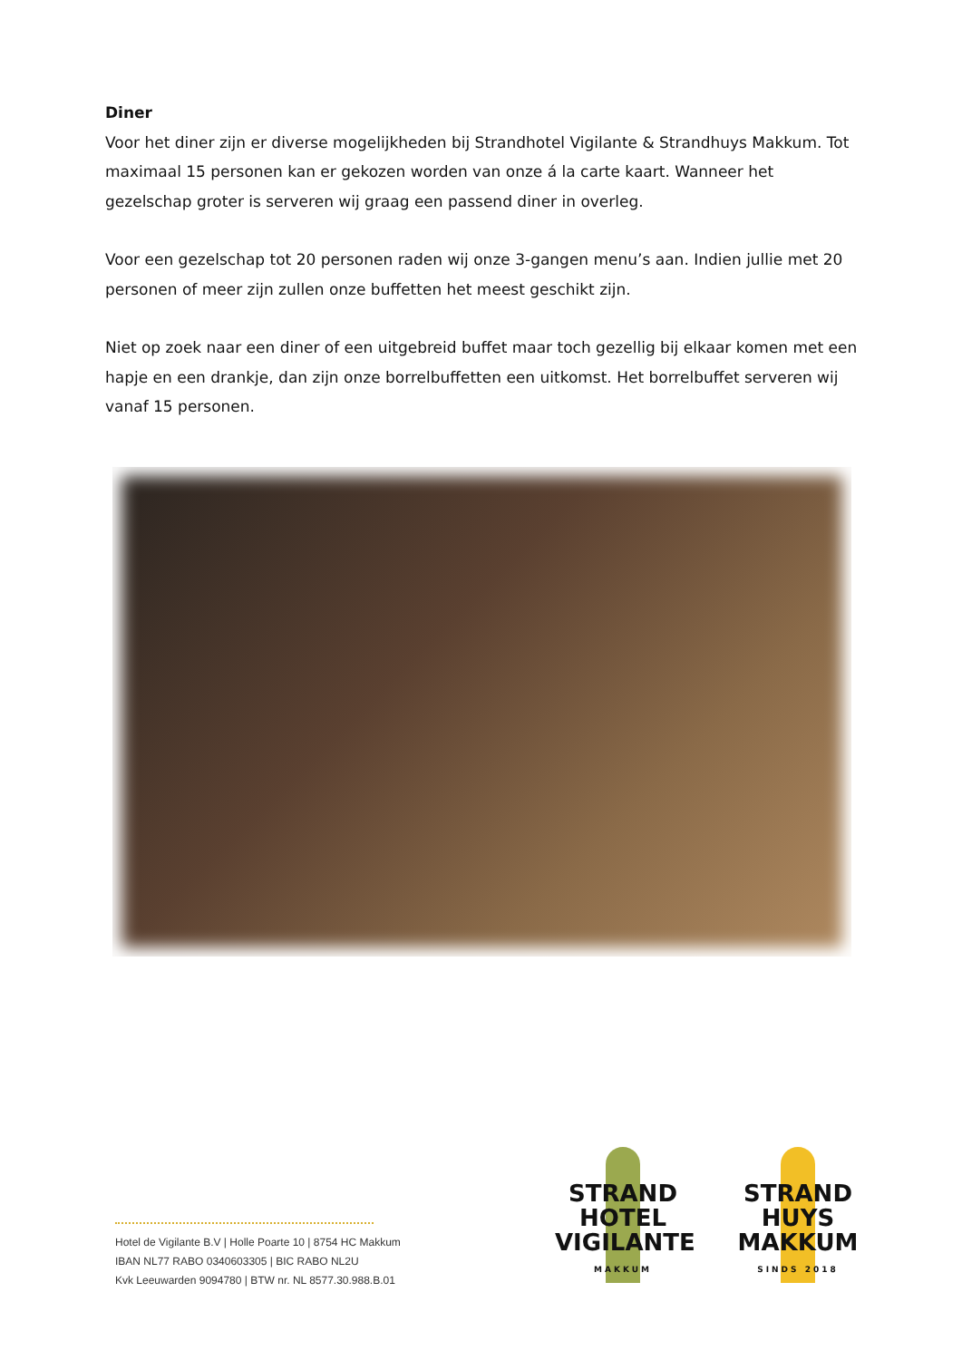Diner
Voor het diner zijn er diverse mogelijkheden bij Strandhotel Vigilante & Strandhuys Makkum. Tot maximaal 15 personen kan er gekozen worden van onze á la carte kaart. Wanneer het gezelschap groter is serveren wij graag een passend diner in overleg.
Voor een gezelschap tot 20 personen raden wij onze 3-gangen menu’s aan. Indien jullie met 20 personen of meer zijn zullen onze buffetten het meest geschikt zijn.
Niet op zoek naar een diner of een uitgebreid buffet maar toch gezellig bij elkaar komen met een hapje en een drankje, dan zijn onze borrelbuffetten een uitkomst. Het borrelbuffet serveren wij vanaf 15 personen.
Hotel de Vigilante B.V | Holle Poarte 10 | 8754 HC Makkum
IBAN NL77 RABO 0340603305 | BIC RABO NL2U
Kvk Leeuwarden 9094780 | BTW nr. NL 8577.30.988.B.01
STRAND
HOTEL
VIGILANTE
MAKKUM
STRAND
HUYS
MAKKUM
SINDS 2018